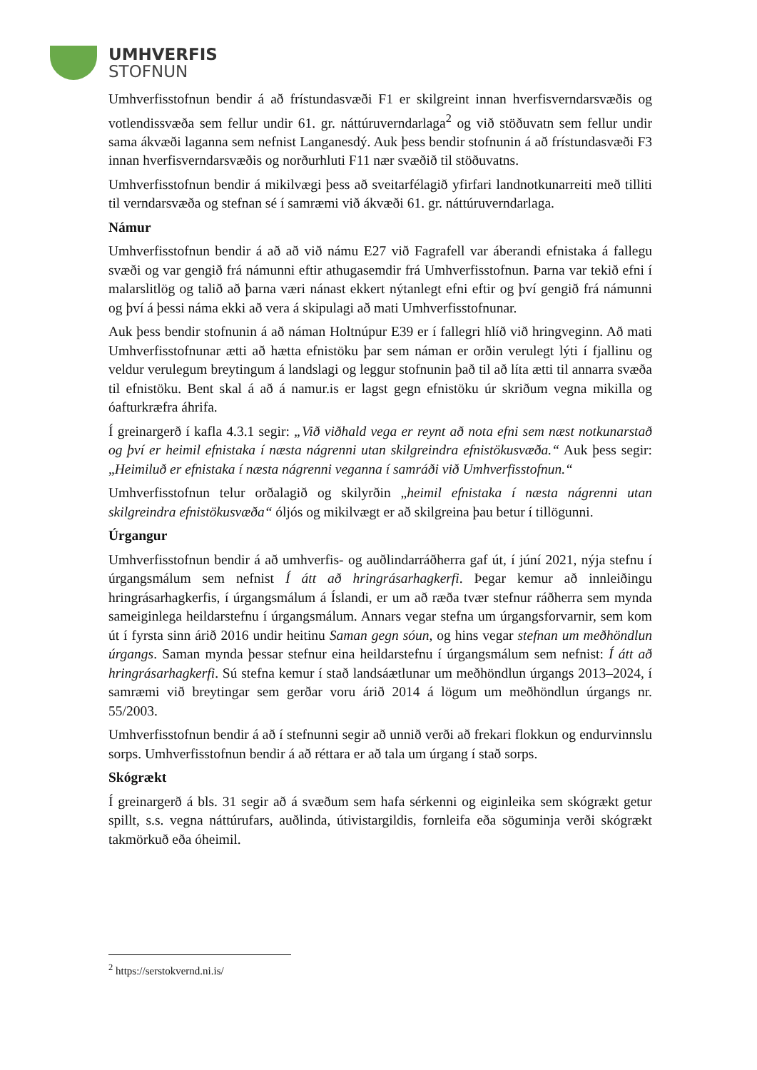UMHVERFIS
STOFNUN
Umhverfisstofnun bendir á að frístundasvæði F1 er skilgreint innan hverfisverndarsvæðis og votlendissvæða sem fellur undir 61. gr. náttúruverndarlaga<sup>2</sup> og við stöðuvatn sem fellur undir sama ákvæði laganna sem nefnist Langanesdý. Auk þess bendir stofnunin á að frístundasvæði F3 innan hverfisverndarsvæðis og norðurhluti F11 nær svæðið til stöðuvatns.
Umhverfisstofnun bendir á mikilvægi þess að sveitarfélagið yfirfari landnotkunarreiti með tilliti til verndarsvæða og stefnan sé í samræmi við ákvæði 61. gr. náttúruverndarlaga.
Námur
Umhverfisstofnun bendir á að að við námu E27 við Fagrafell var áberandi efnistaka á fallegu svæði og var gengið frá námunni eftir athugasemdir frá Umhverfisstofnun. Þarna var tekið efni í malarslitlög og talið að þarna væri nánast ekkert nýtanlegt efni eftir og því gengið frá námunni og því á þessi náma ekki að vera á skipulagi að mati Umhverfisstofnunar.
Auk þess bendir stofnunin á að náman Holtnúpur E39 er í fallegri hlíð við hringveginn. Að mati Umhverfisstofnunar ætti að hætta efnistöku þar sem náman er orðin verulegt lýti í fjallinu og veldur verulegum breytingum á landslagi og leggur stofnunin það til að líta ætti til annarra svæða til efnistöku. Bent skal á að á namur.is er lagst gegn efnistöku úr skriðum vegna mikilla og óafturkræfra áhrifa.
Í greinargerð í kafla 4.3.1 segir: „Við viðhald vega er reynt að nota efni sem næst notkunarstað og því er heimil efnistaka í næsta nágrenni utan skilgreindra efnistökusvæða.“ Auk þess segir: „Heimiluð er efnistaka í næsta nágrenni veganna í samráði við Umhverfisstofnun.“
Umhverfisstofnun telur orðalagið og skilyrðin „heimil efnistaka í næsta nágrenni utan skilgreindra efnistökusvæða“ óljós og mikilvægt er að skilgreina þau betur í tillögunni.
Úrgangur
Umhverfisstofnun bendir á að umhverfis- og auðlindarráðherra gaf út, í júní 2021, nýja stefnu í úrgangsmálum sem nefnist Í átt að hringrásarhagkerfi. Þegar kemur að innleiðingu hringrásarhagkerfis, í úrgangsmálum á Íslandi, er um að ræða tvær stefnur ráðherra sem mynda sameiginlega heildarstefnu í úrgangsmálum. Annars vegar stefna um úrgangsforvarnir, sem kom út í fyrsta sinn árið 2016 undir heitinu Saman gegn sóun, og hins vegar stefnan um meðhöndlun úrgangs. Saman mynda þessar stefnur eina heildarstefnu í úrgangsmálum sem nefnist: Í átt að hringrásarhagkerfi. Sú stefna kemur í stað landsáætlunar um meðhöndlun úrgangs 2013–2024, í samræmi við breytingar sem gerðar voru árið 2014 á lögum um meðhöndlun úrgangs nr. 55/2003.
Umhverfisstofnun bendir á að í stefnunni segir að unnið verði að frekari flokkun og endurvinnslu sorps. Umhverfisstofnun bendir á að réttara er að tala um úrgang í stað sorps.
Skógrækt
Í greinargerð á bls. 31 segir að á svæðum sem hafa sérkenni og eiginleika sem skógrækt getur spillt, s.s. vegna náttúrufars, auðlinda, útivistargildis, fornleifa eða söguminja verði skógrækt takmörkuð eða óheimil.
<sup>2</sup> https://serstokvernd.ni.is/